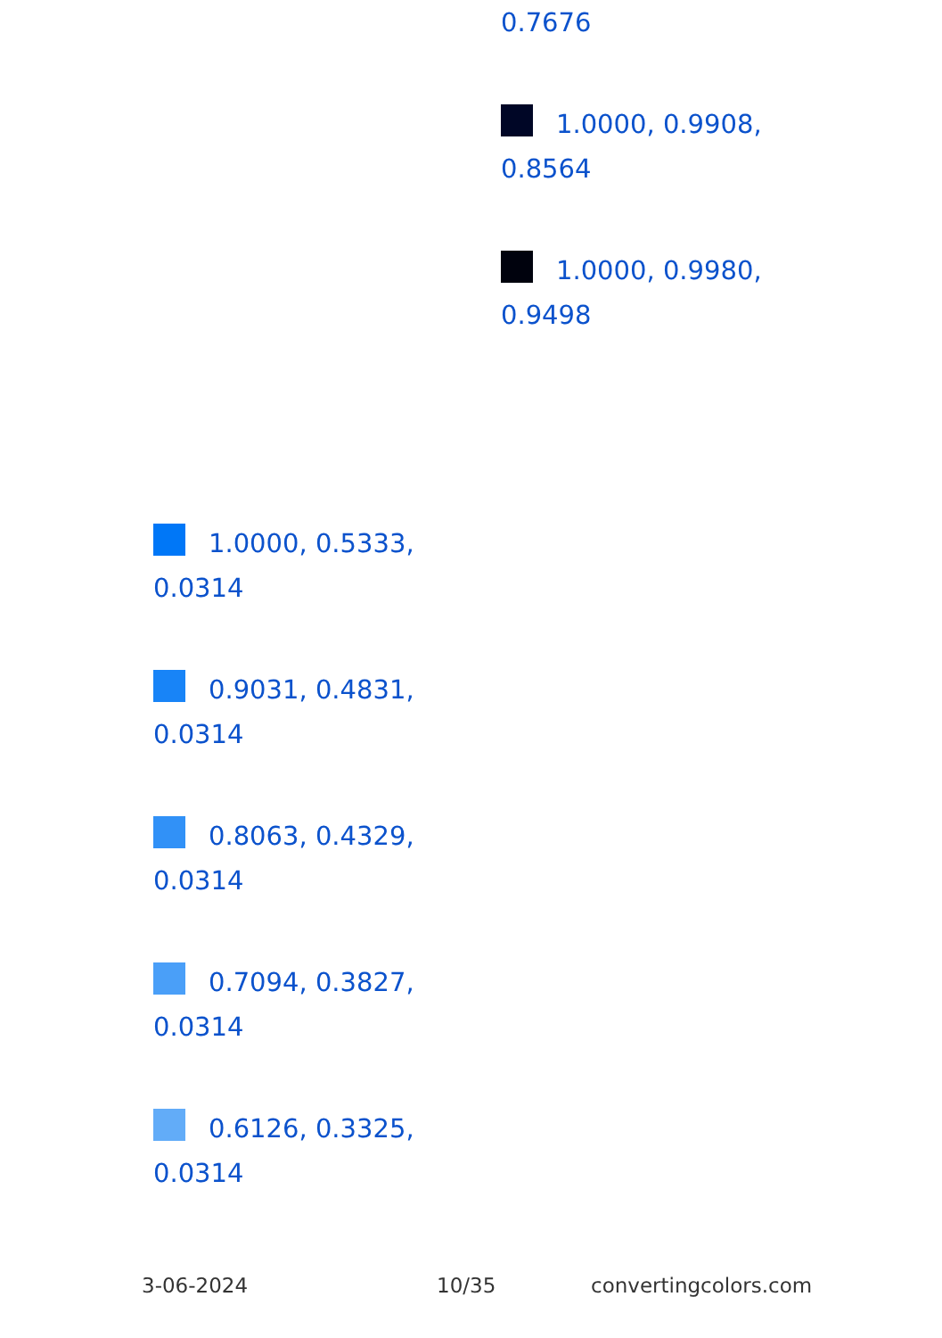0.7676
1.0000, 0.9908, 0.8564
1.0000, 0.9980, 0.9498
1.0000, 0.5333, 0.0314
0.9031, 0.4831, 0.0314
0.8063, 0.4329, 0.0314
0.7094, 0.3827, 0.0314
0.6126, 0.3325, 0.0314
3-06-2024 10/35 convertingcolors.com